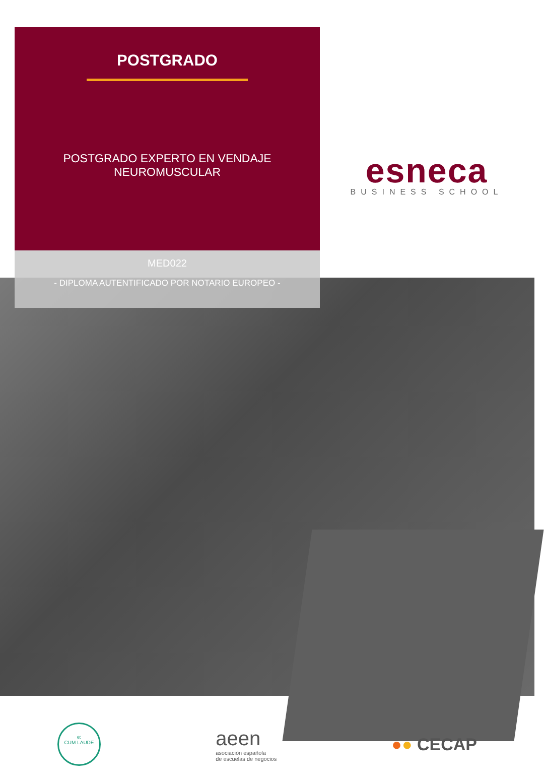POSTGRADO
POSTGRADO EXPERTO EN VENDAJE
NEUROMUSCULAR
MED022
- DIPLOMA AUTENTIFICADO POR NOTARIO EUROPEO -
esneca
BUSINESS SCHOOL
e:
CUM LAUDE
aeen
asociación española
de escuelas de negocios
●● CECAP